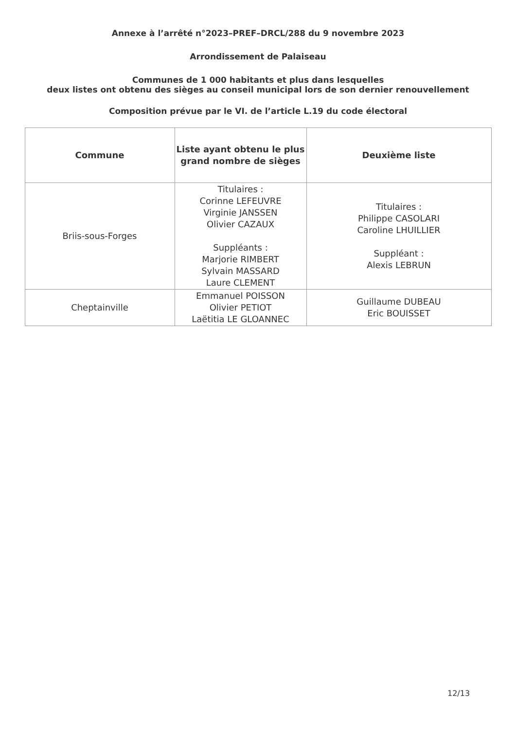Annexe à l’arrêté n°2023–PREF–DRCL/288 du 9 novembre 2023
Arrondissement de Palaiseau
Communes de 1 000 habitants et plus dans lesquelles
deux listes ont obtenu des sièges au conseil municipal lors de son dernier renouvellement
Composition prévue par le VI. de l’article L.19 du code électoral
| Commune | Liste ayant obtenu le plus grand nombre de sièges | Deuxième liste |
| --- | --- | --- |
| Briis-sous-Forges | Titulaires : Corinne LEFEUVRE Virginie JANSSEN Olivier CAZAUX Suppléants : Marjorie RIMBERT Sylvain MASSARD Laure CLEMENT | Titulaires : Philippe CASOLARI Caroline LHUILLIER Suppléant : Alexis LEBRUN |
| Cheptainville | Emmanuel POISSON Olivier PETIOT Laëtitia LE GLOANNEC | Guillaume DUBEAU Eric BOUISSET |
12/13